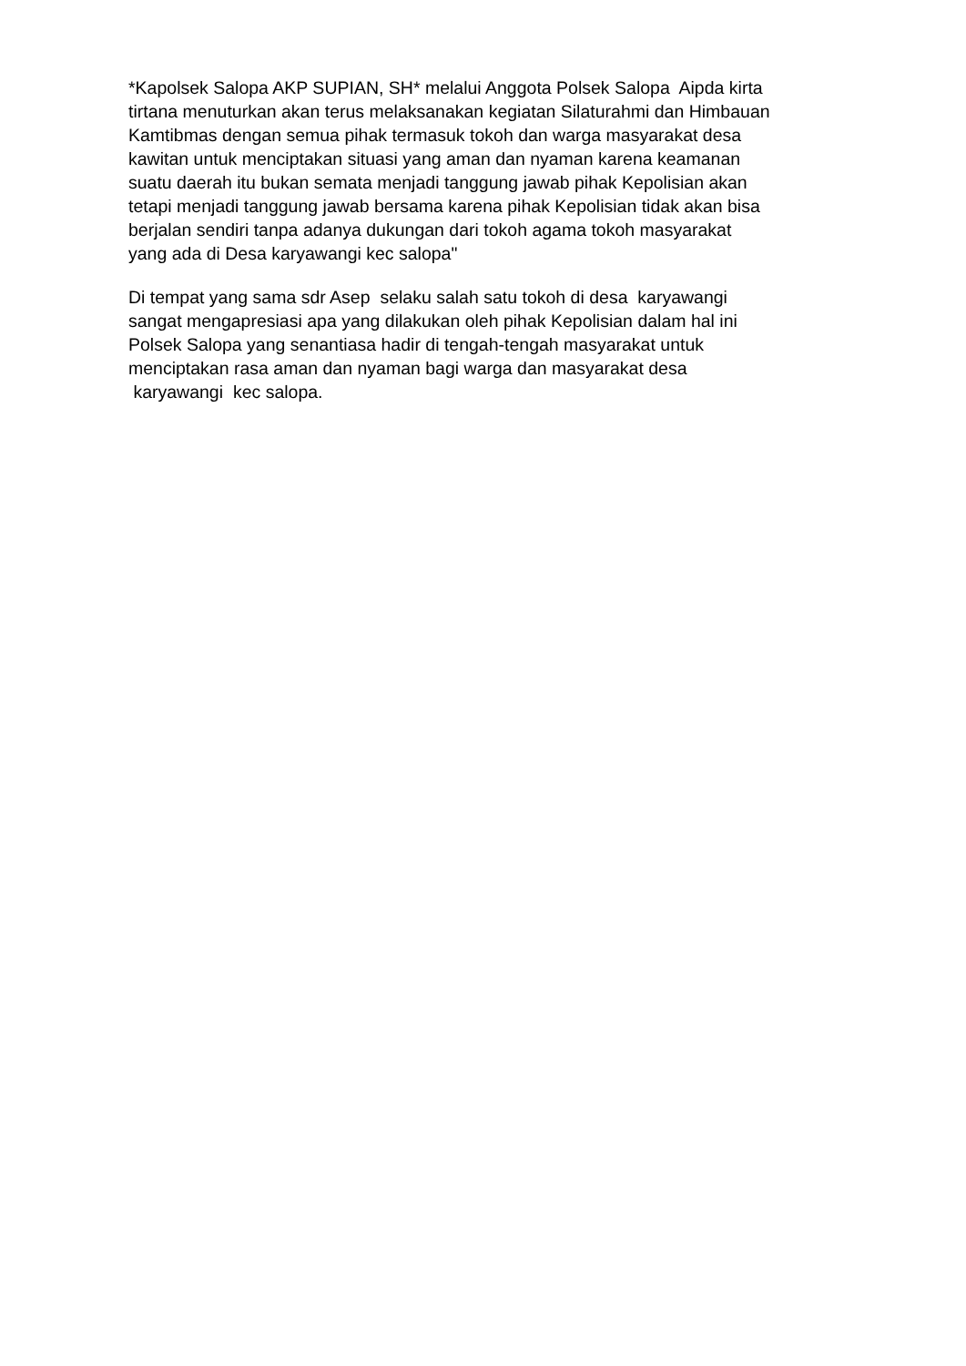*Kapolsek Salopa AKP SUPIAN, SH* melalui Anggota Polsek Salopa Aipda kirta
tirtana menuturkan akan terus melaksanakan kegiatan Silaturahmi dan Himbauan
Kamtibmas dengan semua pihak termasuk tokoh dan warga masyarakat desa
kawitan untuk menciptakan situasi yang aman dan nyaman karena keamanan
suatu daerah itu bukan semata menjadi tanggung jawab pihak Kepolisian akan
tetapi menjadi tanggung jawab bersama karena pihak Kepolisian tidak akan bisa
berjalan sendiri tanpa adanya dukungan dari tokoh agama tokoh masyarakat
yang ada di Desa karyawangi kec salopa"
Di tempat yang sama sdr Asep selaku salah satu tokoh di desa karyawangi
sangat mengapresiasi apa yang dilakukan oleh pihak Kepolisian dalam hal ini
Polsek Salopa yang senantiasa hadir di tengah-tengah masyarakat untuk
menciptakan rasa aman dan nyaman bagi warga dan masyarakat desa
karyawangi kec salopa.